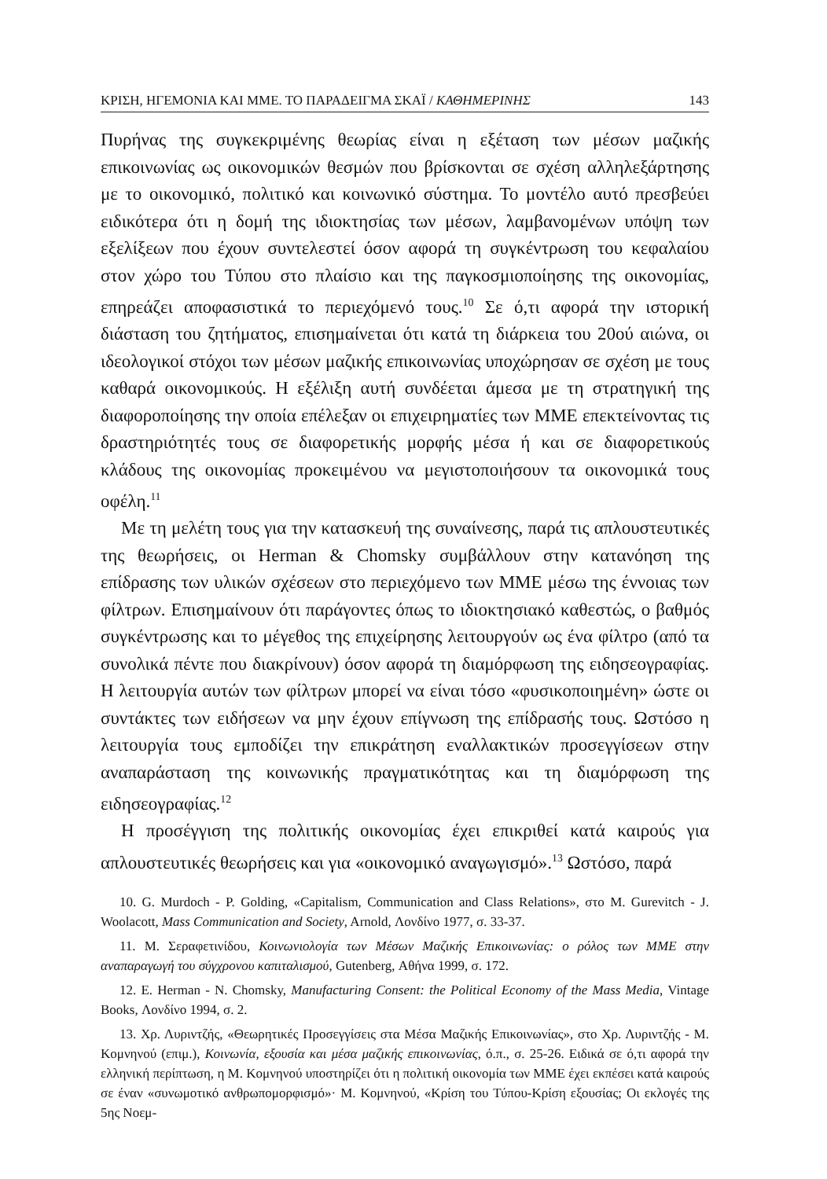ΚΡΙΣΗ, ΗΓΕΜΟΝΙΑ ΚΑΙ ΜΜΕ. ΤΟ ΠΑΡΑΔΕΙΓΜΑ ΣΚΑΪ / ΚΑΘΗΜΕΡΙΝΗΣ 143
Πυρήνας της συγκεκριμένης θεωρίας είναι η εξέταση των μέσων μαζικής επικοινωνίας ως οικονομικών θεσμών που βρίσκονται σε σχέση αλληλεξάρτησης με το οικονομικό, πολιτικό και κοινωνικό σύστημα. Το μοντέλο αυτό πρεσβεύει ειδικότερα ότι η δομή της ιδιοκτησίας των μέσων, λαμβανομένων υπόψη των εξελίξεων που έχουν συντελεστεί όσον αφορά τη συγκέντρωση του κεφαλαίου στον χώρο του Τύπου στο πλαίσιο και της παγκοσμιοποίησης της οικονομίας, επηρεάζει αποφασιστικά το περιεχόμενό τους.<sup>10</sup> Σε ό,τι αφορά την ιστορική διάσταση του ζητήματος, επισημαίνεται ότι κατά τη διάρκεια του 20ού αιώνα, οι ιδεολογικοί στόχοι των μέσων μαζικής επικοινωνίας υποχώρησαν σε σχέση με τους καθαρά οικονομικούς. Η εξέλιξη αυτή συνδέεται άμεσα με τη στρατηγική της διαφοροποίησης την οποία επέλεξαν οι επιχειρηματίες των ΜΜΕ επεκτείνοντας τις δραστηριότητές τους σε διαφορετικής μορφής μέσα ή και σε διαφορετικούς κλάδους της οικονομίας προκειμένου να μεγιστοποιήσουν τα οικονομικά τους οφέλη.<sup>11</sup>
Με τη μελέτη τους για την κατασκευή της συναίνεσης, παρά τις απλουστευτικές της θεωρήσεις, οι Herman & Chomsky συμβάλλουν στην κατανόηση της επίδρασης των υλικών σχέσεων στο περιεχόμενο των ΜΜΕ μέσω της έννοιας των φίλτρων. Επισημαίνουν ότι παράγοντες όπως το ιδιοκτησιακό καθεστώς, ο βαθμός συγκέντρωσης και το μέγεθος της επιχείρησης λειτουργούν ως ένα φίλτρο (από τα συνολικά πέντε που διακρίνουν) όσον αφορά τη διαμόρφωση της ειδησεογραφίας. Η λειτουργία αυτών των φίλτρων μπορεί να είναι τόσο «φυσικοποιημένη» ώστε οι συντάκτες των ειδήσεων να μην έχουν επίγνωση της επίδρασής τους. Ωστόσο η λειτουργία τους εμποδίζει την επικράτηση εναλλακτικών προσεγγίσεων στην αναπαράσταση της κοινωνικής πραγματικότητας και τη διαμόρφωση της ειδησεογραφίας.<sup>12</sup>
Η προσέγγιση της πολιτικής οικονομίας έχει επικριθεί κατά καιρούς για απλουστευτικές θεωρήσεις και για «οικονομικό αναγωγισμό».<sup>13</sup> Ωστόσο, παρά
10. G. Murdoch - P. Golding, «Capitalism, Communication and Class Relations», στο M. Gurevitch - J. Woolacott, Mass Communication and Society, Arnold, Λονδίνο 1977, σ. 33-37.
11. Μ. Σεραφετινίδου, Κοινωνιολογία των Μέσων Μαζικής Επικοινωνίας: ο ρόλος των ΜΜΕ στην αναπαραγωγή του σύγχρονου καπιταλισμού, Gutenberg, Αθήνα 1999, σ. 172.
12. E. Herman - N. Chomsky, Manufacturing Consent: the Political Economy of the Mass Media, Vintage Books, Λονδίνο 1994, σ. 2.
13. Χρ. Λυριντζής, «Θεωρητικές Προσεγγίσεις στα Μέσα Μαζικής Επικοινωνίας», στο Χρ. Λυριντζής - Μ. Κομνηνού (επιμ.), Κοινωνία, εξουσία και μέσα μαζικής επικοινωνίας, ό.π., σ. 25-26. Ειδικά σε ό,τι αφορά την ελληνική περίπτωση, η Μ. Κομνηνού υποστηρίζει ότι η πολιτική οικονομία των ΜΜΕ έχει εκπέσει κατά καιρούς σε έναν «συνωμοτικό ανθρωπομορφισμό»· Μ. Κομνηνού, «Κρίση του Τύπου-Κρίση εξουσίας; Οι εκλογές της 5ης Νοεμ-